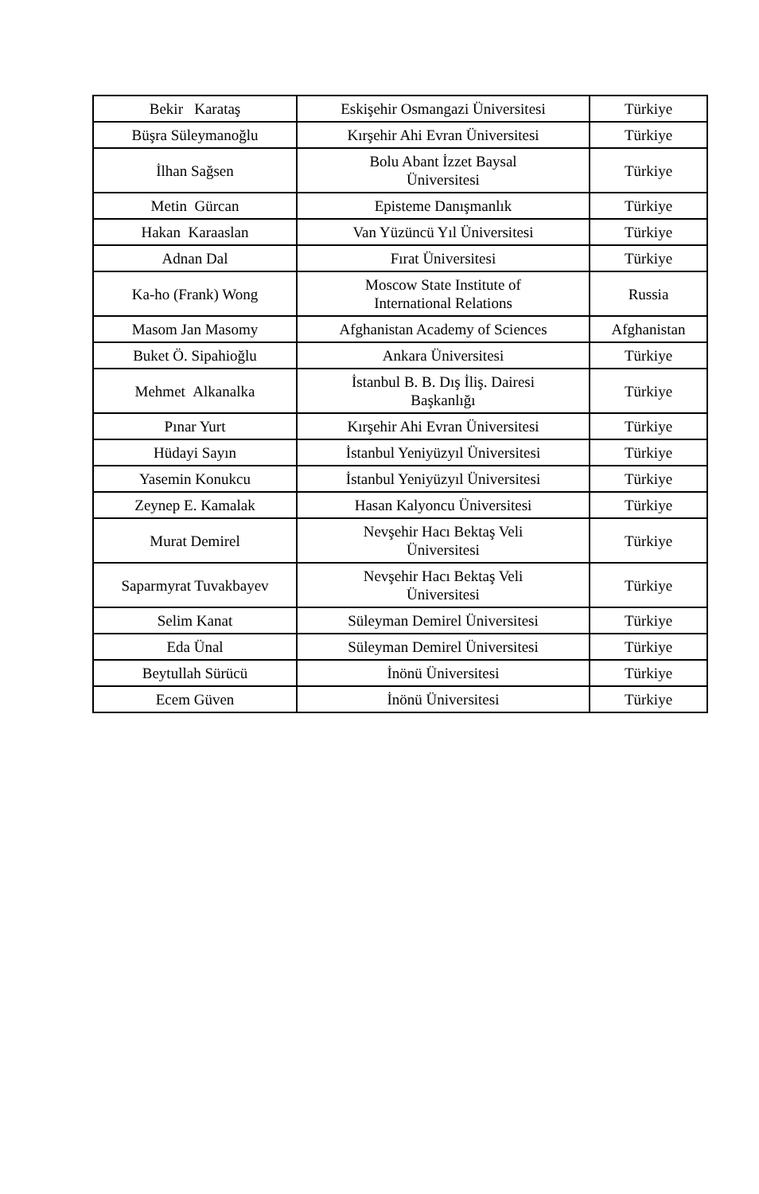| Bekir Karataş | Eskişehir Osmangazi Üniversitesi | Türkiye |
| Büşra Süleymanoğlu | Kırşehir Ahi Evran Üniversitesi | Türkiye |
| İlhan Sağsen | Bolu Abant İzzet Baysal Üniversitesi | Türkiye |
| Metin Gürcan | Episteme Danışmanlık | Türkiye |
| Hakan Karaaslan | Van Yüzüncü Yıl Üniversitesi | Türkiye |
| Adnan Dal | Fırat Üniversitesi | Türkiye |
| Ka-ho (Frank) Wong | Moscow State Institute of International Relations | Russia |
| Masom Jan Masomy | Afghanistan Academy of Sciences | Afghanistan |
| Buket Ö. Sipahioğlu | Ankara Üniversitesi | Türkiye |
| Mehmet Alkanalka | İstanbul B. B. Dış İliş. Dairesi Başkanlığı | Türkiye |
| Pınar Yurt | Kırşehir Ahi Evran Üniversitesi | Türkiye |
| Hüdayi Sayın | İstanbul Yeniyüzyıl Üniversitesi | Türkiye |
| Yasemin Konukcu | İstanbul Yeniyüzyıl Üniversitesi | Türkiye |
| Zeynep E. Kamalak | Hasan Kalyoncu Üniversitesi | Türkiye |
| Murat Demirel | Nevşehir Hacı Bektaş Veli Üniversitesi | Türkiye |
| Saparmyrat Tuvakbayev | Nevşehir Hacı Bektaş Veli Üniversitesi | Türkiye |
| Selim Kanat | Süleyman Demirel Üniversitesi | Türkiye |
| Eda Ünal | Süleyman Demirel Üniversitesi | Türkiye |
| Beytullah Sürücü | İnönü Üniversitesi | Türkiye |
| Ecem Güven | İnönü Üniversitesi | Türkiye |